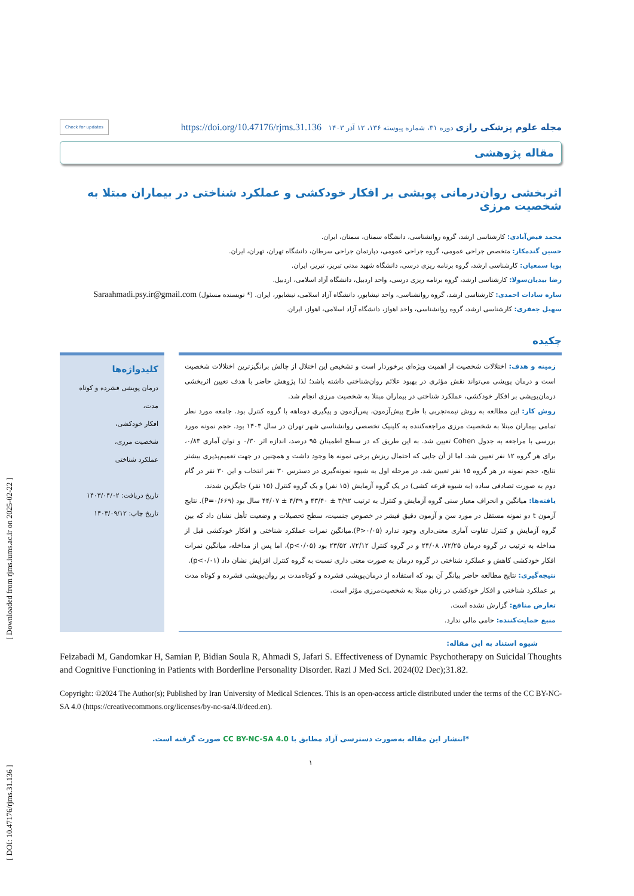[ DOI: 10.47176/rjms.31.136 ] [ Downloaded from rjms.iums.ac.ir on 2025-02-22 ]
مجله علوم پزشکی رازی دوره ۳۱، شماره پیوسته ۱۳۶، ۱۲ آذر ۱۴۰۳ https://doi.org/10.47176/rjms.31.136 Check for updates
مقاله پژوهشی
اثربخشی روان‌درمانی پویشی بر افکار خودکشی و عملکرد شناختی در بیماران مبتلا به شخصیت مرزی
محمد فیض‌آبادی: کارشناسی ارشد، گروه روانشناسی، دانشگاه سمنان، سمنان، ایران.
حسین گندمکار: متخصص جراحی عمومی، گروه جراحی عمومی، دپارتمان جراحی سرطان، دانشگاه تهران، تهران، ایران.
پویا سمعیان: کارشناسی ارشد، گروه برنامه ریزی درسی، دانشگاه شهید مدنی تبریز، تبریز، ایران.
رضا بیدیان‌سولا: کارشناسی ارشد، گروه برنامه ریزی درسی، واحد اردبیل، دانشگاه آزاد اسلامی، اردبیل.
ساره سادات احمدی: کارشناسی ارشد، گروه روانشناسی، واحد نیشابور، دانشگاه آزاد اسلامی، نیشابور، ایران. (* نویسنده مسئول) Saraahmadi.psy.ir@gmail.com
سهیل جعفری: کارشناسی ارشد، گروه روانشناسی، واحد اهواز، دانشگاه آزاد اسلامی، اهواز، ایران.
چکیده
زمینه و هدف: اختلالات شخصیت از اهمیت ویژه‌ای برخوردار است و تشخیص این اختلال از چالش برانگیزترین اختلالات شخصیت است و درمان پویشی می‌تواند نقش مؤثری در بهبود علائم روان‌شناختی داشته باشد؛ لذا پژوهش حاضر با هدف تعیین اثربخشی درمان‌پویشی بر افکار خودکشی، عملکرد شناختی در بیماران مبتلا به شخصیت مرزی انجام شد.
روش کار: این مطالعه به روش نیمه‌تجربی با طرح پیش‌آزمون، پس‌آزمون و پیگیری دوماهه با گروه کنترل بود. جامعه مورد نظر تمامی بیماران مبتلا به شخصیت مرزی مراجعه‌کننده به کلینیک تخصصی روانشناسی شهر تهران در سال ۱۴۰۳ بود. حجم نمونه مورد بررسی با مراجعه به جدول Cohen تعیین شد. به این طریق که در سطح اطمینان ۹۵ درصد، اندازه اثر ۰/۳۰ و توان آماری ۰/۸۳، برای هر گروه ۱۲ نفر تعیین شد. اما از آن جایی که احتمال ریزش برخی نمونه ها وجود داشت و همچنین در جهت تعمیم‌پذیری بیشتر نتایج، حجم نمونه در هر گروه ۱۵ نفر تعیین شد. در مرحله اول به شیوه نمونه‌گیری در دسترس ۳۰ نفر انتخاب و این ۳۰ نفر در گام دوم به صورت تصادفی ساده (به شیوه قرعه کشی) در یک گروه آزمایش (۱۵ نفر) و یک گروه کنترل (۱۵ نفر) جایگزین شدند.
یافته‌ها: میانگین و انحراف معیار سنی گروه آزمایش و کنترل به ترتیب ۳/۹۲ ± ۴۳/۴۰ و ۴/۴۹ ± ۴۴/۰۷ سال بود (P=۰/۶۶۹). نتایج آزمون t دو نمونه مستقل در مورد سن و آزمون دقیق فیشر در خصوص جنسیت، سطح تحصیلات و وضعیت تأهل نشان داد که بین گروه آزمایش و کنترل تفاوت آماری معنی‌داری وجود ندارد (P>۰/۰۵).میانگین نمرات عملکرد شناختی و افکار خودکشی قبل از مداخله به ترتیب در گروه درمان ۷۲/۲۵، ۲۴/۰۸ و در گروه کنترل ۷۲/۱۲، ۲۳/۵۲ بود (p<۰/۰۵)، اما پس از مداخله، میانگین نمرات افکار خودکشی کاهش و عملکرد شناختی در گروه درمان به صورت معنی داری نسبت به گروه کنترل افزایش نشان داد (p<۰/۰۱).
نتیجه‌گیری: نتایج مطالعه حاضر بیانگر آن بود که استفاده از درمان‌پویشی فشرده و کوتاه‌مدت بر روان‌پویشی فشرده و کوتاه مدت بر عملکرد شناختی و افکار خودکشی در زنان مبتلا به شخصیت‌مرزی مؤثر است.
تعارض منافع: گزارش نشده است.
منبع حمایت‌کننده: حامی مالی ندارد.
کلیدواژه‌ها
درمان پویشی فشرده و کوتاه مدت،
افکار خودکشی،
شخصیت مرزی،
عملکرد شناختی
تاریخ دریافت: ۱۴۰۳/۰۴/۰۲
تاریخ چاپ: ۱۴۰۳/۰۹/۱۲
شیوه استناد به این مقاله:
Feizabadi M, Gandomkar H, Samian P, Bidian Soula R, Ahmadi S, Jafari S. Effectiveness of Dynamic Psychotherapy on Suicidal Thoughts and Cognitive Functioning in Patients with Borderline Personality Disorder. Razi J Med Sci. 2024(02 Dec);31.82.
Copyright: ©2024 The Author(s); Published by Iran University of Medical Sciences. This is an open-access article distributed under the terms of the CC BY-NC-SA 4.0 (https://creativecommons.org/licenses/by-nc-sa/4.0/deed.en).
*انتشار این مقاله به‌صورت دسترسی آزاد مطابق با CC BY-NC-SA 4.0 صورت گرفته است.
۱